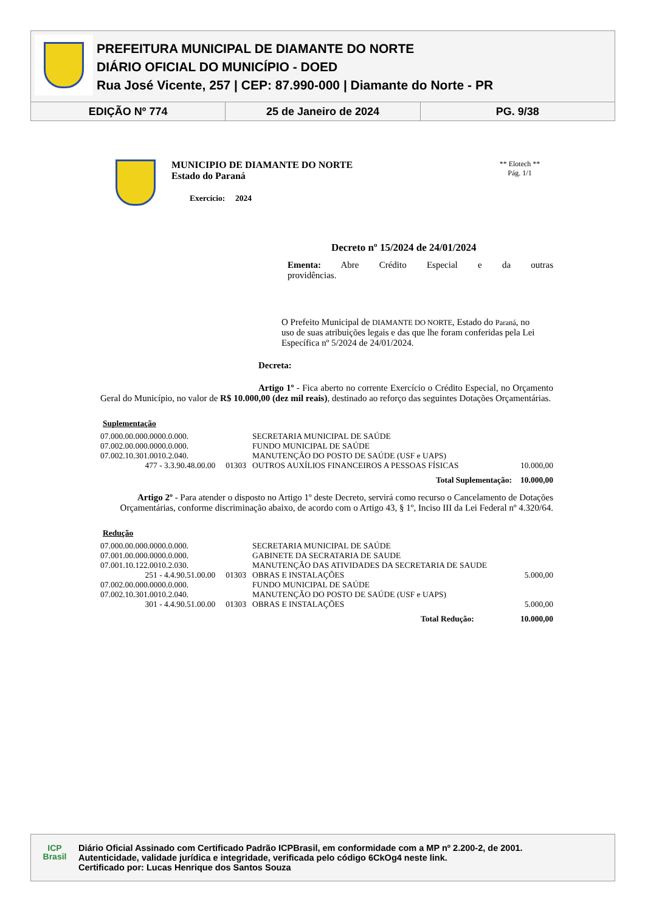PREFEITURA MUNICIPAL DE DIAMANTE DO NORTE
DIÁRIO OFICIAL DO MUNICÍPIO - DOED
Rua José Vicente, 257 | CEP: 87.990-000 | Diamante do Norte - PR
EDIÇÃO Nº 774 25 de Janeiro de 2024 PG. 9/38
MUNICIPIO DE DIAMANTE DO NORTE
Estado do Paraná
Exercício: 2024
** Elotech **
Pág. 1/1
Decreto nº 15/2024 de 24/01/2024
Ementa: Abre Crédito Especial e da outras
providências.
O Prefeito Municipal de DIAMANTE DO NORTE, Estado do Paraná, no uso de suas atribuições legais e das que lhe foram conferidas pela Lei Específica nº 5/2024 de 24/01/2024.
Decreta:
Artigo 1º - Fica aberto no corrente Exercício o Crédito Especial, no Orçamento Geral do Município, no valor de R$ 10.000,00 (dez mil reais), destinado ao reforço das seguintes Dotações Orçamentárias.
Suplementação
| 07.000.00.000.0000.0.000. | | SECRETARIA MUNICIPAL DE SAÚDE | |
| 07.002.00.000.0000.0.000. | | FUNDO MUNICIPAL DE SAÚDE | |
| 07.002.10.301.0010.2.040. | | MANUTENÇÃO DO POSTO DE SAÚDE (USF e UAPS) | |
| 477 - 3.3.90.48.00.00 01303 | | OUTROS AUXÍLIOS FINANCEIROS A PESSOAS FÍSICAS | 10.000,00 |
| Total Suplementação: | | | 10.000,00 |
Artigo 2º - Para atender o disposto no Artigo 1º deste Decreto, servirá como recurso o Cancelamento de Dotações Orçamentárias, conforme discriminação abaixo, de acordo com o Artigo 43, § 1º, Inciso III da Lei Federal nº 4.320/64.
Redução
| 07.000.00.000.0000.0.000. | | SECRETARIA MUNICIPAL DE SAÚDE | |
| 07.001.00.000.0000.0.000. | | GABINETE DA SECRATARIA DE SAUDE | |
| 07.001.10.122.0010.2.030. | | MANUTENÇÃO DAS ATIVIDADES DA SECRETARIA DE SAUDE | |
| 251 - 4.4.90.51.00.00 01303 | | OBRAS E INSTALAÇÕES | 5.000,00 |
| 07.002.00.000.0000.0.000. | | FUNDO MUNICIPAL DE SAÚDE | |
| 07.002.10.301.0010.2.040. | | MANUTENÇÃO DO POSTO DE SAÚDE (USF e UAPS) | |
| 301 - 4.4.90.51.00.00 01303 | | OBRAS E INSTALAÇÕES | 5.000,00 |
| Total Redução: | | | 10.000,00 |
ICP
Brasil
Diário Oficial Assinado com Certificado Padrão ICPBrasil, em conformidade com a MP nº 2.200-2, de 2001.
Autenticidade, validade jurídica e integridade, verificada pelo código 6CkOg4 neste link.
Certificado por: Lucas Henrique dos Santos Souza